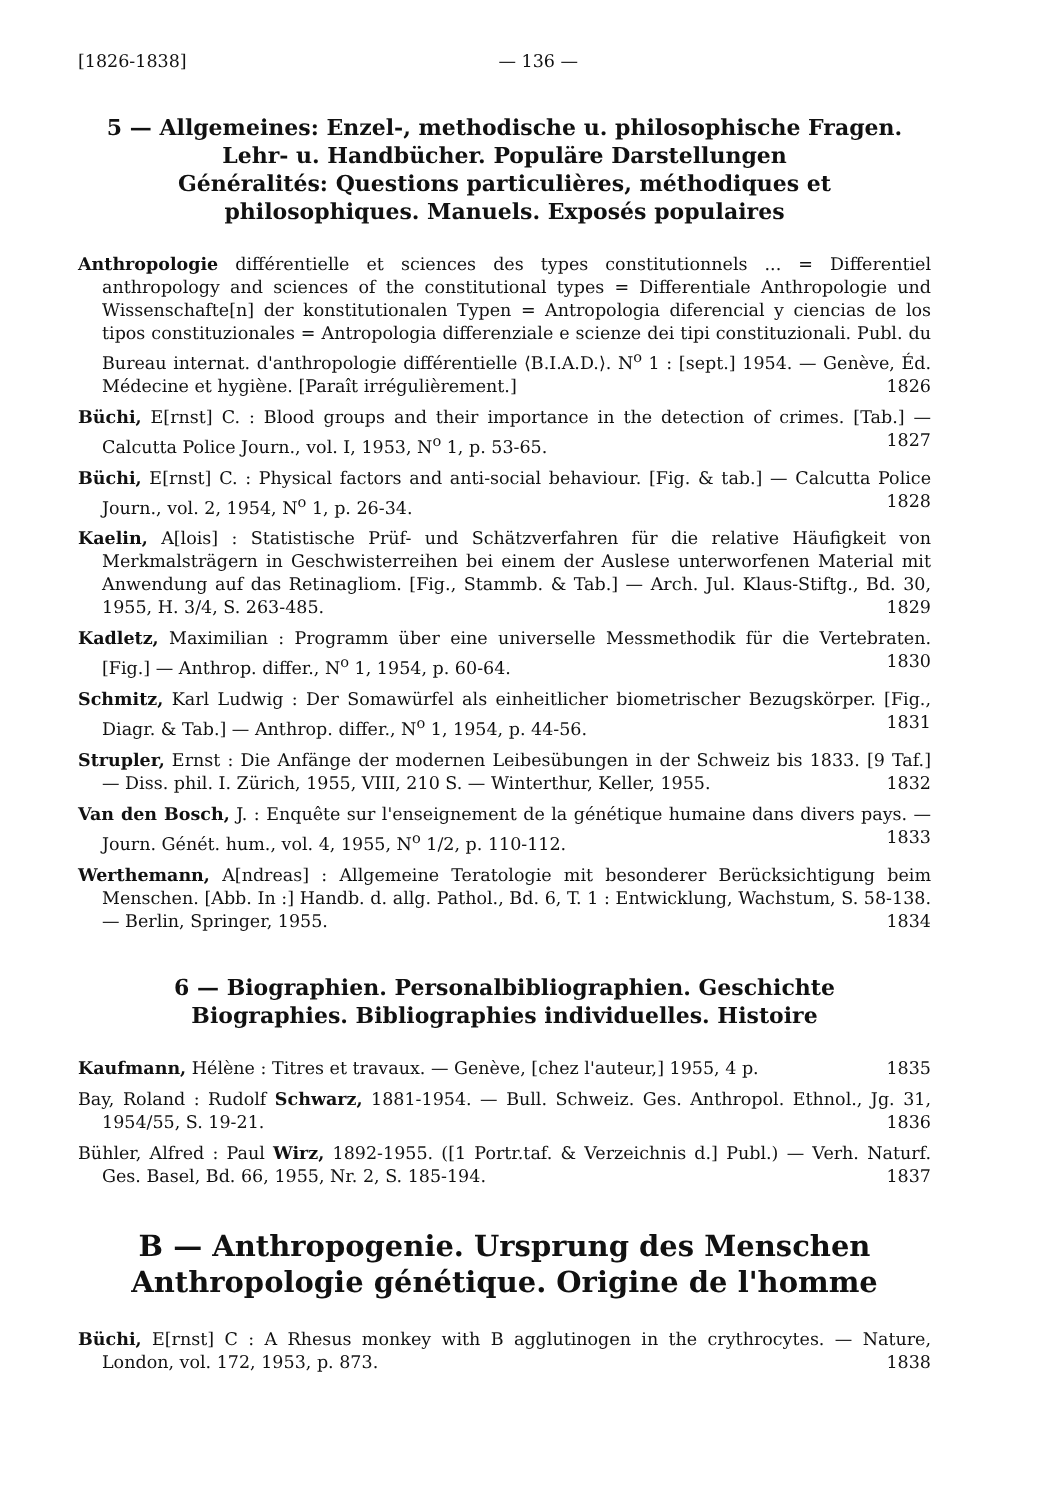[1826-1838] — 136 —
5 — Allgemeines: Enzel-, methodische u. philosophische Fragen. Lehr- u. Handbücher. Populäre Darstellungen
Généralités: Questions particulières, méthodiques et philosophiques. Manuels. Exposés populaires
Anthropologie différentielle et sciences des types constitutionnels ... = Differentiel anthropology and sciences of the constitutional types = Differentiale Anthropologie und Wissenschafte[n] der konstitutionalen Typen = Antropologia diferencial y ciencias de los tipos constituzionales = Antropologia differenziale e scienze dei tipi constituzionali. Publ. du Bureau internat. d'anthropologie différentielle ⟨B.I.A.D.⟩. N<sup>o</sup> 1 : [sept.] 1954. — Genève, Éd. Médecine et hygiène. [Paraît irrégulièrement.] 1826
Büchi, E[rnst] C. : Blood groups and their importance in the detection of crimes. [Tab.] — Calcutta Police Journ., vol. I, 1953, N<sup>o</sup> 1, p. 53-65. 1827
Büchi, E[rnst] C. : Physical factors and anti-social behaviour. [Fig. & tab.] — Calcutta Police Journ., vol. 2, 1954, N<sup>o</sup> 1, p. 26-34. 1828
Kaelin, A[lois] : Statistische Prüf- und Schätzverfahren für die relative Häufigkeit von Merkmalsträgern in Geschwisterreihen bei einem der Auslese unterworfenen Material mit Anwendung auf das Retinagliom. [Fig., Stammb. & Tab.] — Arch. Jul. Klaus-Stiftg., Bd. 30, 1955, H. 3/4, S. 263-485. 1829
Kadletz, Maximilian : Programm über eine universelle Messmethodik für die Vertebraten. [Fig.] — Anthrop. differ., N<sup>o</sup> 1, 1954, p. 60-64. 1830
Schmitz, Karl Ludwig : Der Somawürfel als einheitlicher biometrischer Bezugskörper. [Fig., Diagr. & Tab.] — Anthrop. differ., N<sup>o</sup> 1, 1954, p. 44-56. 1831
Strupler, Ernst : Die Anfänge der modernen Leibesübungen in der Schweiz bis 1833. [9 Taf.] — Diss. phil. I. Zürich, 1955, VIII, 210 S. — Winterthur, Keller, 1955. 1832
Van den Bosch, J. : Enquête sur l'enseignement de la génétique humaine dans divers pays. — Journ. Génét. hum., vol. 4, 1955, N<sup>o</sup> 1/2, p. 110-112. 1833
Werthemann, A[ndreas] : Allgemeine Teratologie mit besonderer Berücksichtigung beim Menschen. [Abb. In :] Handb. d. allg. Pathol., Bd. 6, T. 1 : Entwicklung, Wachstum, S. 58-138. — Berlin, Springer, 1955. 1834
6 — Biographien. Personalbibliographien. Geschichte
Biographies. Bibliographies individuelles. Histoire
Kaufmann, Hélène : Titres et travaux. — Genève, [chez l'auteur,] 1955, 4 p. 1835
Bay, Roland : Rudolf Schwarz, 1881-1954. — Bull. Schweiz. Ges. Anthropol. Ethnol., Jg. 31, 1954/55, S. 19-21. 1836
Bühler, Alfred : Paul Wirz, 1892-1955. ([1 Portr.taf. & Verzeichnis d.] Publ.) — Verh. Naturf. Ges. Basel, Bd. 66, 1955, Nr. 2, S. 185-194. 1837
B — Anthropogenie. Ursprung des Menschen
Anthropologie génétique. Origine de l'homme
Büchi, E[rnst] C : A Rhesus monkey with B agglutinogen in the crythrocytes. — Nature, London, vol. 172, 1953, p. 873. 1838